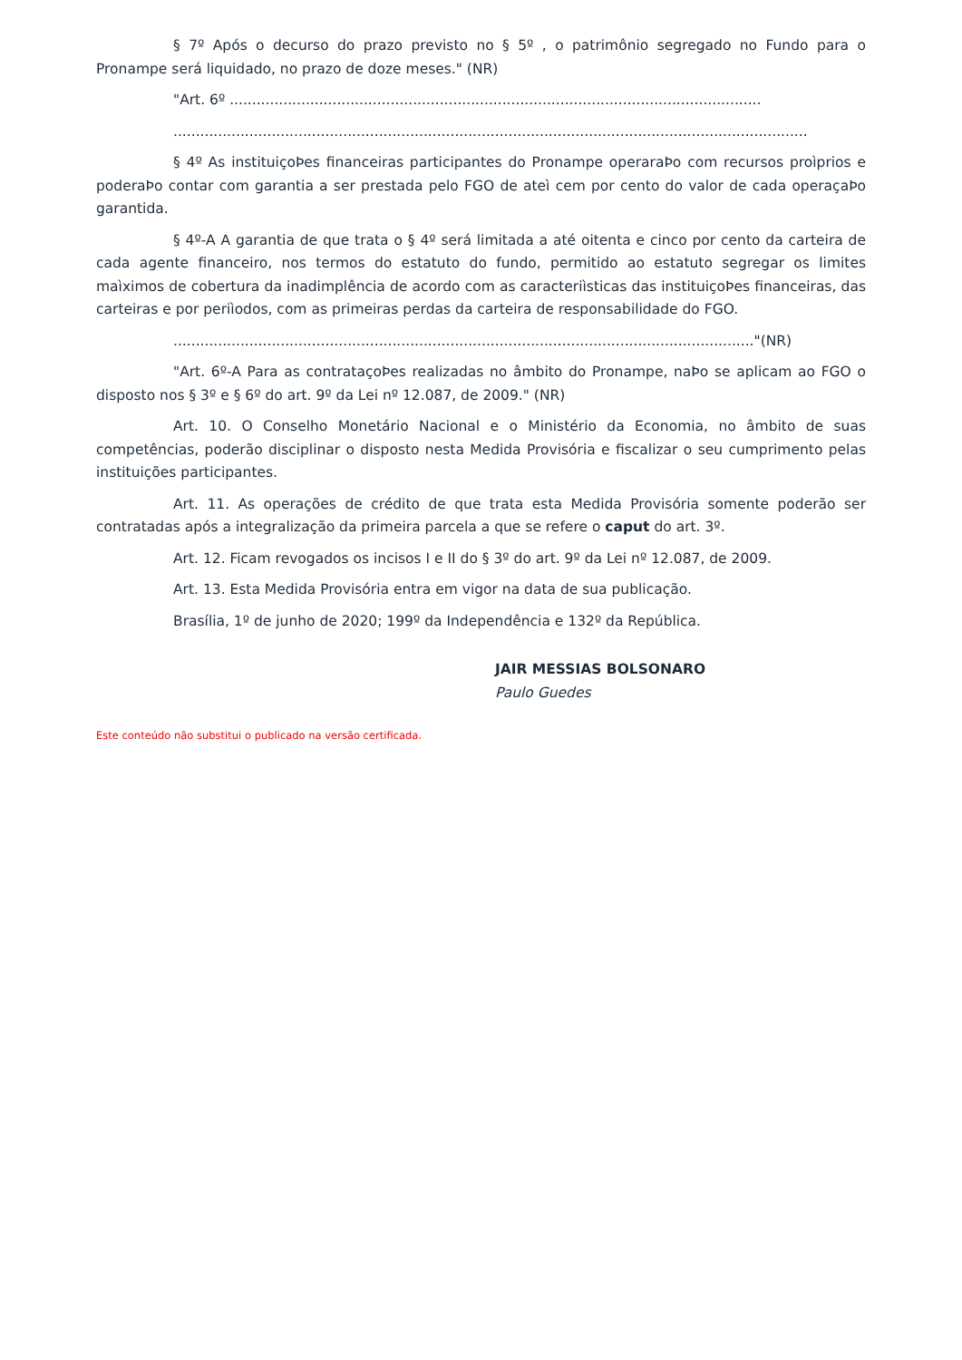§ 7º Após o decurso do prazo previsto no § 5º , o patrimônio segregado no Fundo para o Pronampe será liquidado, no prazo de doze meses." (NR)
"Art. 6º .......................................................................................................................
..............................................................................................................................................
§ 4º As instituiçoÞes financeiras participantes do Pronampe operaraÞo com recursos proìprios e poderaÞo contar com garantia a ser prestada pelo FGO de ateì cem por cento do valor de cada operaçaÞo garantida.
§ 4º-A A garantia de que trata o § 4º será limitada a até oitenta e cinco por cento da carteira de cada agente financeiro, nos termos do estatuto do fundo, permitido ao estatuto segregar os limites maìximos de cobertura da inadimplência de acordo com as caracteriìsticas das instituiçoÞes financeiras, das carteiras e por periìodos, com as primeiras perdas da carteira de responsabilidade do FGO.
.................................................................................................................................."(NR)
"Art. 6º-A Para as contrataçoÞes realizadas no âmbito do Pronampe, naÞo se aplicam ao FGO o disposto nos § 3º e § 6º do art. 9º da Lei nº 12.087, de 2009." (NR)
Art. 10. O Conselho Monetário Nacional e o Ministério da Economia, no âmbito de suas competências, poderão disciplinar o disposto nesta Medida Provisória e fiscalizar o seu cumprimento pelas instituições participantes.
Art. 11. As operações de crédito de que trata esta Medida Provisória somente poderão ser contratadas após a integralização da primeira parcela a que se refere o caput do art. 3º.
Art. 12. Ficam revogados os incisos I e II do § 3º do art. 9º da Lei nº 12.087, de 2009.
Art. 13. Esta Medida Provisória entra em vigor na data de sua publicação.
Brasília, 1º de junho de 2020; 199º da Independência e 132º da República.
JAIR MESSIAS BOLSONARO
Paulo Guedes
Este conteúdo não substitui o publicado na versão certificada.